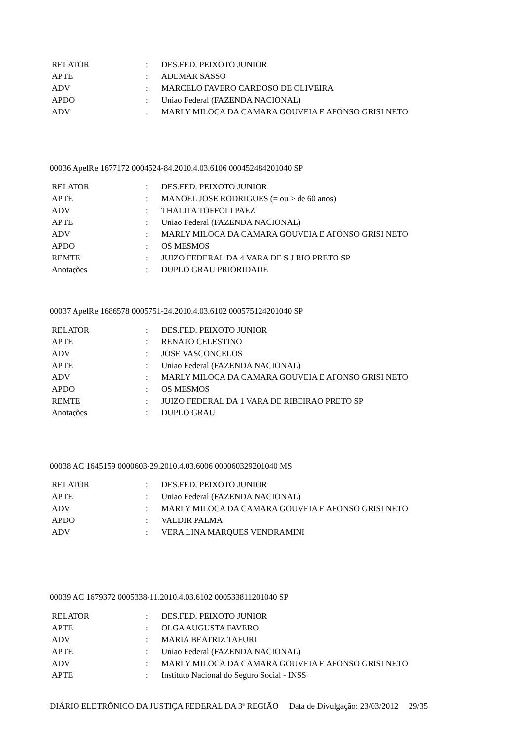| RELATOR | : | DES.FED. PEIXOTO JUNIOR |
| APTE | : | ADEMAR SASSO |
| ADV | : | MARCELO FAVERO CARDOSO DE OLIVEIRA |
| APDO | : | Uniao Federal (FAZENDA NACIONAL) |
| ADV | : | MARLY MILOCA DA CAMARA GOUVEIA E AFONSO GRISI NETO |
00036 ApelRe 1677172 0004524-84.2010.4.03.6106 000452484201040 SP
| RELATOR | : | DES.FED. PEIXOTO JUNIOR |
| APTE | : | MANOEL JOSE RODRIGUES (= ou > de 60 anos) |
| ADV | : | THALITA TOFFOLI PAEZ |
| APTE | : | Uniao Federal (FAZENDA NACIONAL) |
| ADV | : | MARLY MILOCA DA CAMARA GOUVEIA E AFONSO GRISI NETO |
| APDO | : | OS MESMOS |
| REMTE | : | JUIZO FEDERAL DA 4 VARA DE S J RIO PRETO SP |
| Anotações | : | DUPLO GRAU PRIORIDADE |
00037 ApelRe 1686578 0005751-24.2010.4.03.6102 000575124201040 SP
| RELATOR | : | DES.FED. PEIXOTO JUNIOR |
| APTE | : | RENATO CELESTINO |
| ADV | : | JOSE VASCONCELOS |
| APTE | : | Uniao Federal (FAZENDA NACIONAL) |
| ADV | : | MARLY MILOCA DA CAMARA GOUVEIA E AFONSO GRISI NETO |
| APDO | : | OS MESMOS |
| REMTE | : | JUIZO FEDERAL DA 1 VARA DE RIBEIRAO PRETO SP |
| Anotações | : | DUPLO GRAU |
00038 AC 1645159 0000603-29.2010.4.03.6006 000060329201040 MS
| RELATOR | : | DES.FED. PEIXOTO JUNIOR |
| APTE | : | Uniao Federal (FAZENDA NACIONAL) |
| ADV | : | MARLY MILOCA DA CAMARA GOUVEIA E AFONSO GRISI NETO |
| APDO | : | VALDIR PALMA |
| ADV | : | VERA LINA MARQUES VENDRAMINI |
00039 AC 1679372 0005338-11.2010.4.03.6102 000533811201040 SP
| RELATOR | : | DES.FED. PEIXOTO JUNIOR |
| APTE | : | OLGA AUGUSTA FAVERO |
| ADV | : | MARIA BEATRIZ TAFURI |
| APTE | : | Uniao Federal (FAZENDA NACIONAL) |
| ADV | : | MARLY MILOCA DA CAMARA GOUVEIA E AFONSO GRISI NETO |
| APTE | : | Instituto Nacional do Seguro Social - INSS |
DIÁRIO ELETRÔNICO DA JUSTIÇA FEDERAL DA 3ª REGIÃO Data de Divulgação: 23/03/2012 29/35